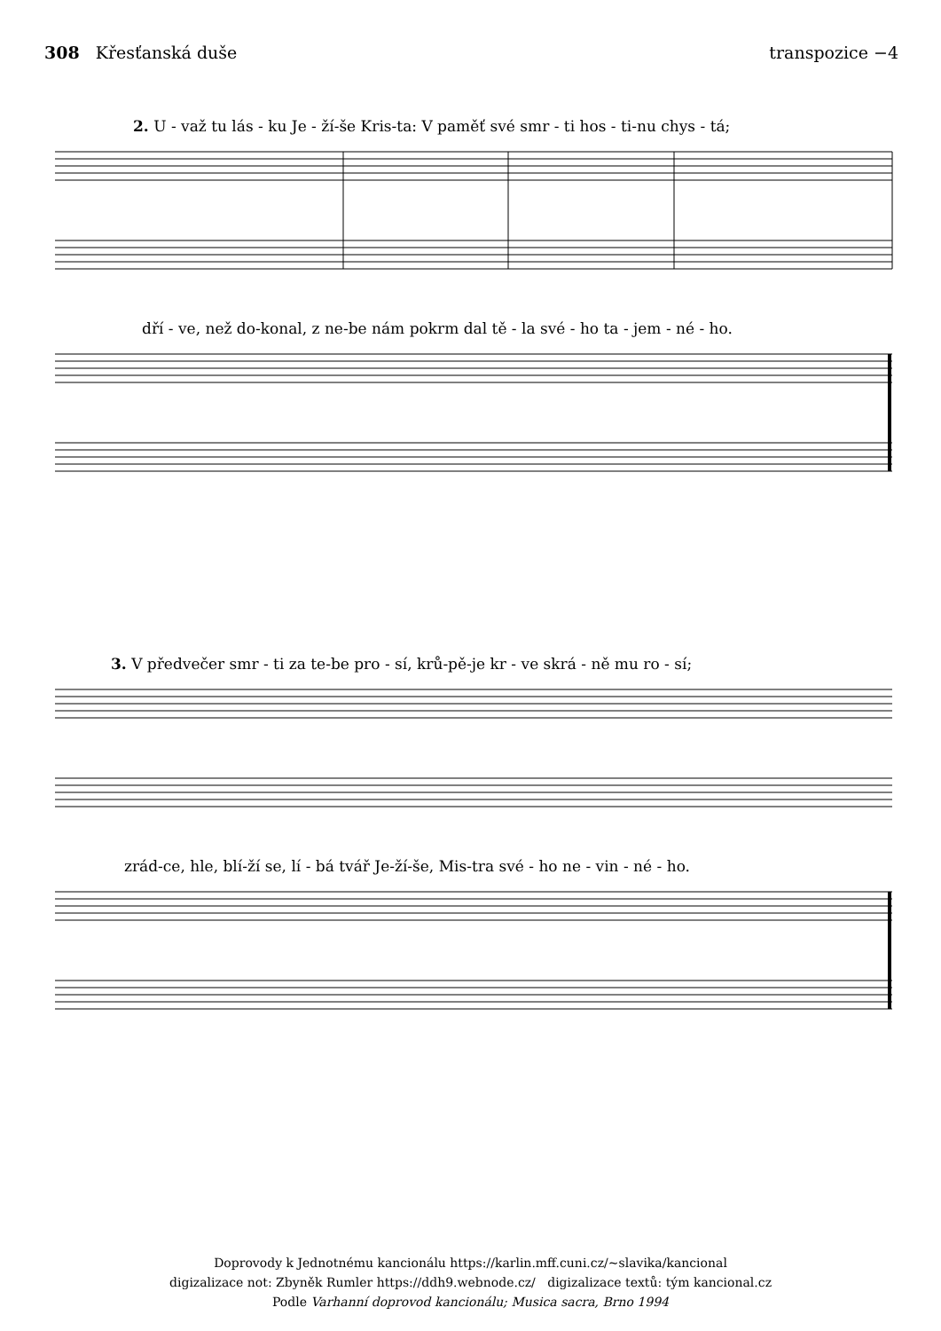308 Křesťanská duše transpozice −4
2. U - važ tu lás - ku Je - ží-še Kris-ta: V paměť své smr - ti hos - ti-nu chys - tá;
dří - ve, než do-konal, z ne-be nám pokrm dal tě - la své - ho ta - jem - né - ho.
3. V předvečer smr - ti za te-be pro - sí, krů-pě-je kr - ve skrá - ně mu ro - sí;
zrád-ce, hle, blí-ží se, lí - bá tvář Je-ží-še, Mis-tra své - ho ne - vin - né - ho.
Doprovody k Jednotnému kancionálu https://karlin.mff.cuni.cz/~slavika/kancional
digizalizace not: Zbyněk Rumler https://ddh9.webnode.cz/ digizalizace textů: tým kancional.cz
Podle Varhanní doprovod kancionálu; Musica sacra, Brno 1994